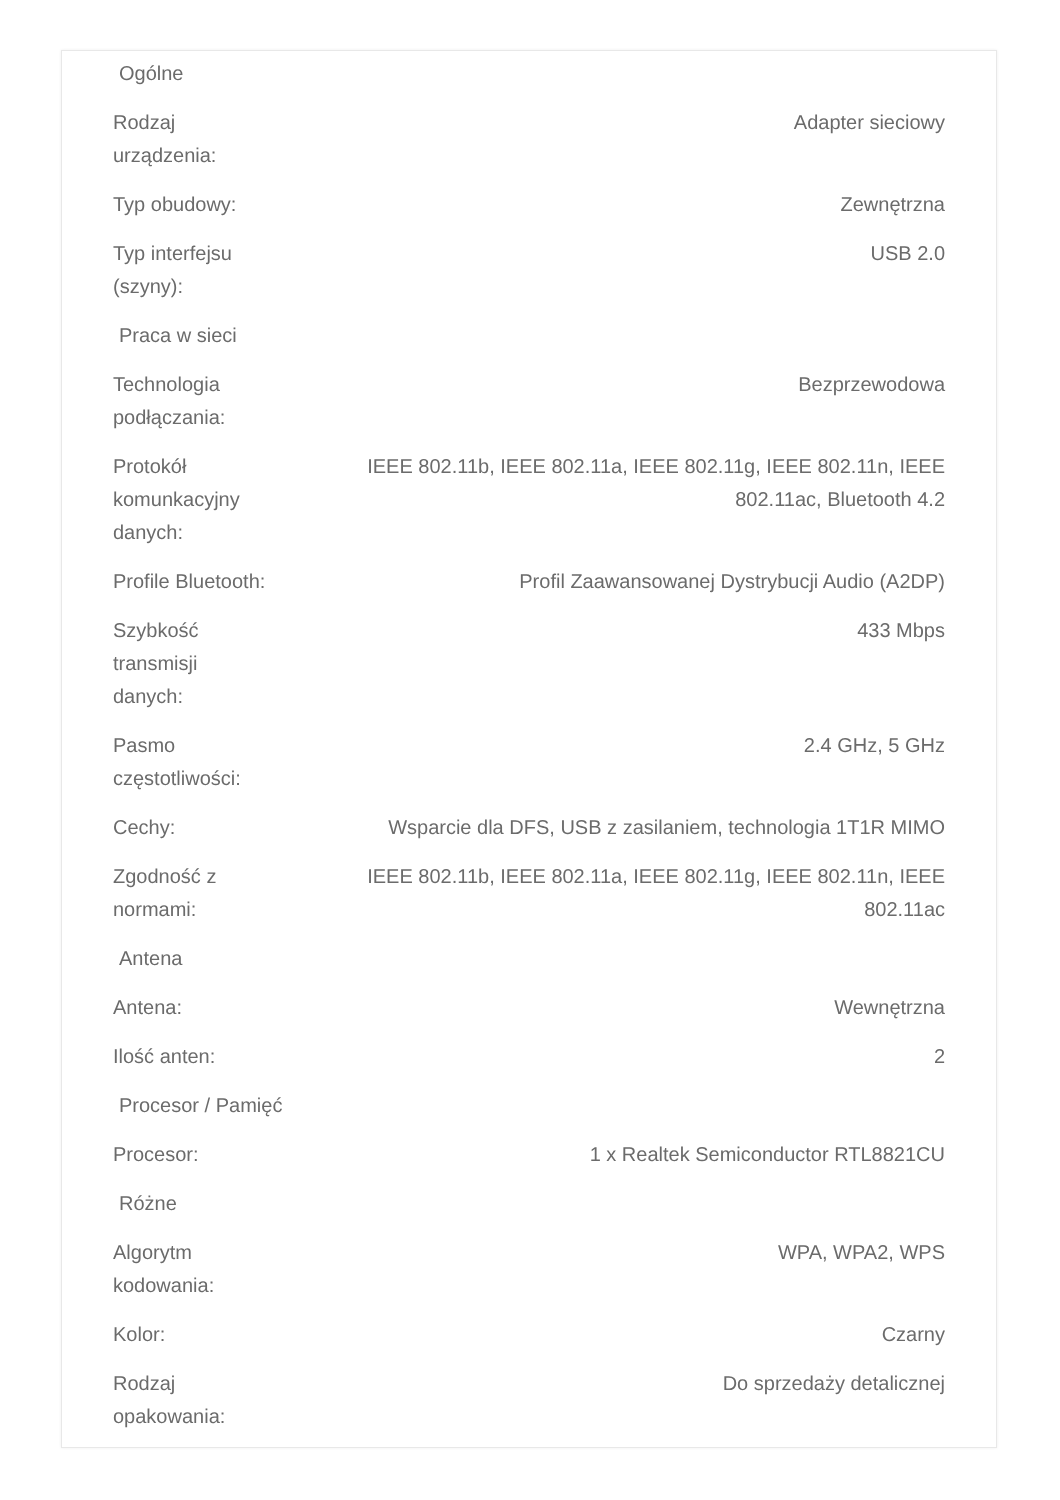| Ogólne | |
| --- | --- |
| Rodzaj urządzenia: | Adapter sieciowy |
| Typ obudowy: | Zewnętrzna |
| Typ interfejsu (szyny): | USB 2.0 |
| Praca w sieci | |
| Technologia podłączania: | Bezprzewodowa |
| Protokół komunkacyjny danych: | IEEE 802.11b, IEEE 802.11a, IEEE 802.11g, IEEE 802.11n, IEEE 802.11ac, Bluetooth 4.2 |
| Profile Bluetooth: | Profil Zaawansowanej Dystrybucji Audio (A2DP) |
| Szybkość transmisji danych: | 433 Mbps |
| Pasmo częstotliwości: | 2.4 GHz, 5 GHz |
| Cechy: | Wsparcie dla DFS, USB z zasilaniem, technologia 1T1R MIMO |
| Zgodność z normami: | IEEE 802.11b, IEEE 802.11a, IEEE 802.11g, IEEE 802.11n, IEEE 802.11ac |
| Antena | |
| Antena: | Wewnętrzna |
| Ilość anten: | 2 |
| Procesor / Pamięć | |
| Procesor: | 1 x Realtek Semiconductor RTL8821CU |
| Różne | |
| Algorytm kodowania: | WPA, WPA2, WPS |
| Kolor: | Czarny |
| Rodzaj opakowania: | Do sprzedaży detalicznej |